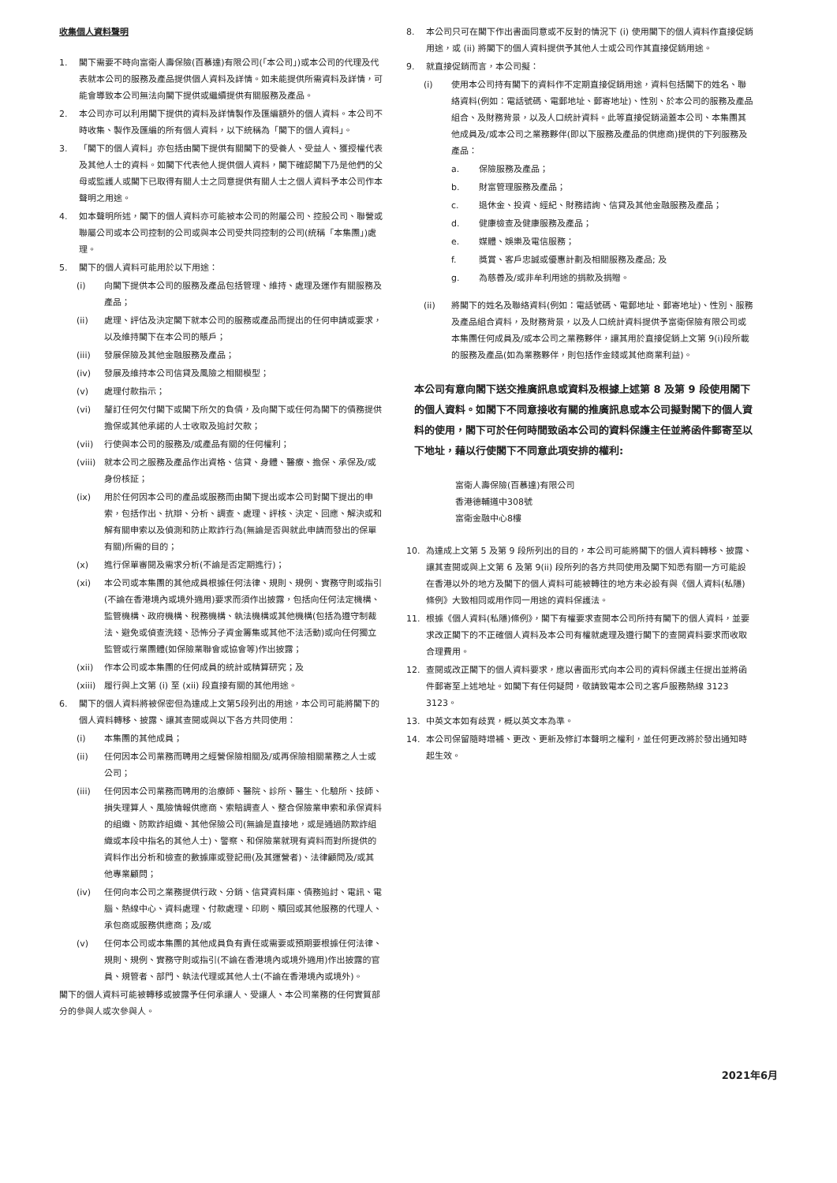收集個人資料聲明
1. 閣下需要不時向富衛人壽保險(百慕達)有限公司(「本公司」)或本公司的代理及代表就本公司的服務及產品提供個人資料及詳情。如未能提供所需資料及詳情，可能會導致本公司無法向閣下提供或繼續提供有關服務及產品。
2. 本公司亦可以利用閣下提供的資料及詳情製作及匯編額外的個人資料。本公司不時收集、製作及匯編的所有個人資料，以下統稱為「閣下的個人資料」。
3. 「閣下的個人資料」亦包括由閣下提供有關閣下的受養人、受益人、獲授權代表及其他人士的資料。如閣下代表他人提供個人資料，閣下確認閣下乃是他們的父母或監護人或閣下已取得有關人士之同意提供有關人士之個人資料予本公司作本聲明之用途。
4. 如本聲明所述，閣下的個人資料亦可能被本公司的附屬公司、控股公司、聯營或聯屬公司或本公司控制的公司或與本公司受共同控制的公司(統稱「本集團」)處理。
5. 閣下的個人資料可能用於以下用途：
(i) 向閣下提供本公司的服務及產品包括管理、維持、處理及運作有關服務及產品；
(ii) 處理、評估及決定閣下就本公司的服務或產品而提出的任何申請或要求，以及維持閣下在本公司的賬戶；
(iii) 發展保險及其他金融服務及產品；
(iv) 發展及維持本公司信貸及風險之相關模型；
(v) 處理付款指示；
(vi) 釐訂任何欠付閣下或閣下所欠的負債，及向閣下或任何為閣下的債務提供擔保或其他承諾的人士收取及追討欠款；
(vii) 行使與本公司的服務及/或產品有關的任何權利；
(viii) 就本公司之服務及產品作出資格、信貸、身體、醫療、擔保、承保及/或身份核証；
(ix) 用於任何因本公司的產品或服務而由閣下提出或本公司對閣下提出的申索，包括作出、抗辯、分析、調查、處理、評核、決定、回應、解決或和解有關申索以及偵測和防止欺詐行為(無論是否與就此申請而發出的保單有關)所需的目的；
(x) 進行保單審閱及需求分析(不論是否定期進行)；
(xi) 本公司或本集團的其他成員根據任何法律、規則、規例、實務守則或指引(不論在香港境內或境外適用)要求而須作出披露，包括向任何法定機構、監管機構、政府機構、稅務機構、執法機構或其他機構(包括為遵守制裁法、避免或偵查洗錢、恐怖分子資金籌集或其他不法活動)或向任何獨立監管或行業團體(如保險業聯會或協會等)作出披露；
(xii) 作本公司或本集團的任何成員的統計或精算研究；及
(xiii) 履行與上文第 (i) 至 (xii) 段直接有關的其他用途。
6. 閣下的個人資料將被保密但為達成上文第5段列出的用途，本公司可能將閣下的個人資料轉移、披露、讓其查閱或與以下各方共同使用：
(i) 本集團的其他成員；
(ii) 任何因本公司業務而聘用之經營保險相關及/或再保險相關業務之人士或公司；
(iii) 任何因本公司業務而聘用的治療師、醫院、診所、醫生、化驗所、技師、損失理算人、風險情報供應商、索賠調查人、整合保險業申索和承保資料的組織、防欺詐組織、其他保險公司(無論是直接地，或是通過防欺詐組織或本段中指名的其他人士)、警察、和保險業就現有資料而對所提供的資料作出分析和檢查的數據庫或登記冊(及其運營者)、法律顧問及/或其他專業顧問；
(iv) 任何向本公司之業務提供行政、分銷、信貸資料庫、債務追討、電訊、電腦、熱線中心、資料處理、付款處理、印刷、贖回或其他服務的代理人、承包商或服務供應商；及/或
(v) 任何本公司或本集團的其他成員負有責任或需要或預期要根據任何法律、規則、規例、實務守則或指引(不論在香港境內或境外適用)作出披露的官員、規管者、部門、執法代理或其他人士(不論在香港境內或境外)。
閣下的個人資料可能被轉移或披露予任何承讓人、受讓人、本公司業務的任何實質部分的參與人或次參與人。
8. 本公司只可在閣下作出書面同意或不反對的情況下 (i) 使用閣下的個人資料作直接促銷用途，或 (ii) 將閣下的個人資料提供予其他人士或公司作其直接促銷用途。
9. 就直接促銷而言，本公司擬：
(i) 使用本公司持有閣下的資料作不定期直接促銷用途，資料包括閣下的姓名、聯絡資料(例如：電話號碼、電郵地址、郵寄地址)、性別、於本公司的服務及產品組合、及財務背景，以及人口統計資料。此等直接促銷涵蓋本公司、本集團其他成員及/或本公司之業務夥伴(即以下服務及產品的供應商)提供的下列服務及產品：
a. 保險服務及產品；
b. 財富管理服務及產品；
c. 退休金、投資、經紀、財務諮詢、信貸及其他金融服務及產品；
d. 健康檢查及健康服務及產品；
e. 媒體、娛樂及電信服務；
f. 獎賞、客戶忠誠或優惠計劃及相關服務及產品; 及
g. 為慈善及/或非牟利用途的捐款及捐贈。
(ii) 將閣下的姓名及聯絡資料(例如：電話號碼、電郵地址、郵寄地址)、性別、服務及產品組合資料，及財務背景，以及人口統計資料提供予富衛保險有限公司或本集團任何成員及/或本公司之業務夥伴，讓其用於直接促銷上文第 9(i)段所載的服務及產品(如為業務夥伴，則包括作金錢或其他商業利益)。
本公司有意向閣下送交推廣訊息或資料及根據上述第 8 及第 9 段使用閣下的個人資料。如閣下不同意接收有關的推廣訊息或本公司擬對閣下的個人資料的使用，閣下可於任何時間致函本公司的資料保護主任並將函件郵寄至以下地址，藉以行使閣下不同意此項安排的權利:
富衛人壽保險(百慕達)有限公司
香港德輔道中308號
富衛金融中心8樓
10. 為達成上文第 5 及第 9 段所列出的目的，本公司可能將閣下的個人資料轉移、披露、讓其查閱或與上文第 6 及第 9(ii) 段所列的各方共同使用及閣下知悉有關一方可能設在香港以外的地方及閣下的個人資料可能被轉往的地方未必設有與《個人資料(私隱)條例》大致相同或用作同一用途的資料保護法。
11. 根據《個人資料(私隱)條例》，閣下有權要求查閱本公司所持有閣下的個人資料，並要求改正閣下的不正確個人資料及本公司有權就處理及遵行閣下的查閱資料要求而收取合理費用。
12. 查閱或改正閣下的個人資料要求，應以書面形式向本公司的資料保護主任提出並將函件郵寄至上述地址。如閣下有任何疑問，敬請致電本公司之客戶服務熱線 3123 3123。
13. 中英文本如有歧異，概以英文本為準。
14. 本公司保留隨時增補、更改、更新及修訂本聲明之權利，並任何更改將於發出通知時起生效。
2021年6月